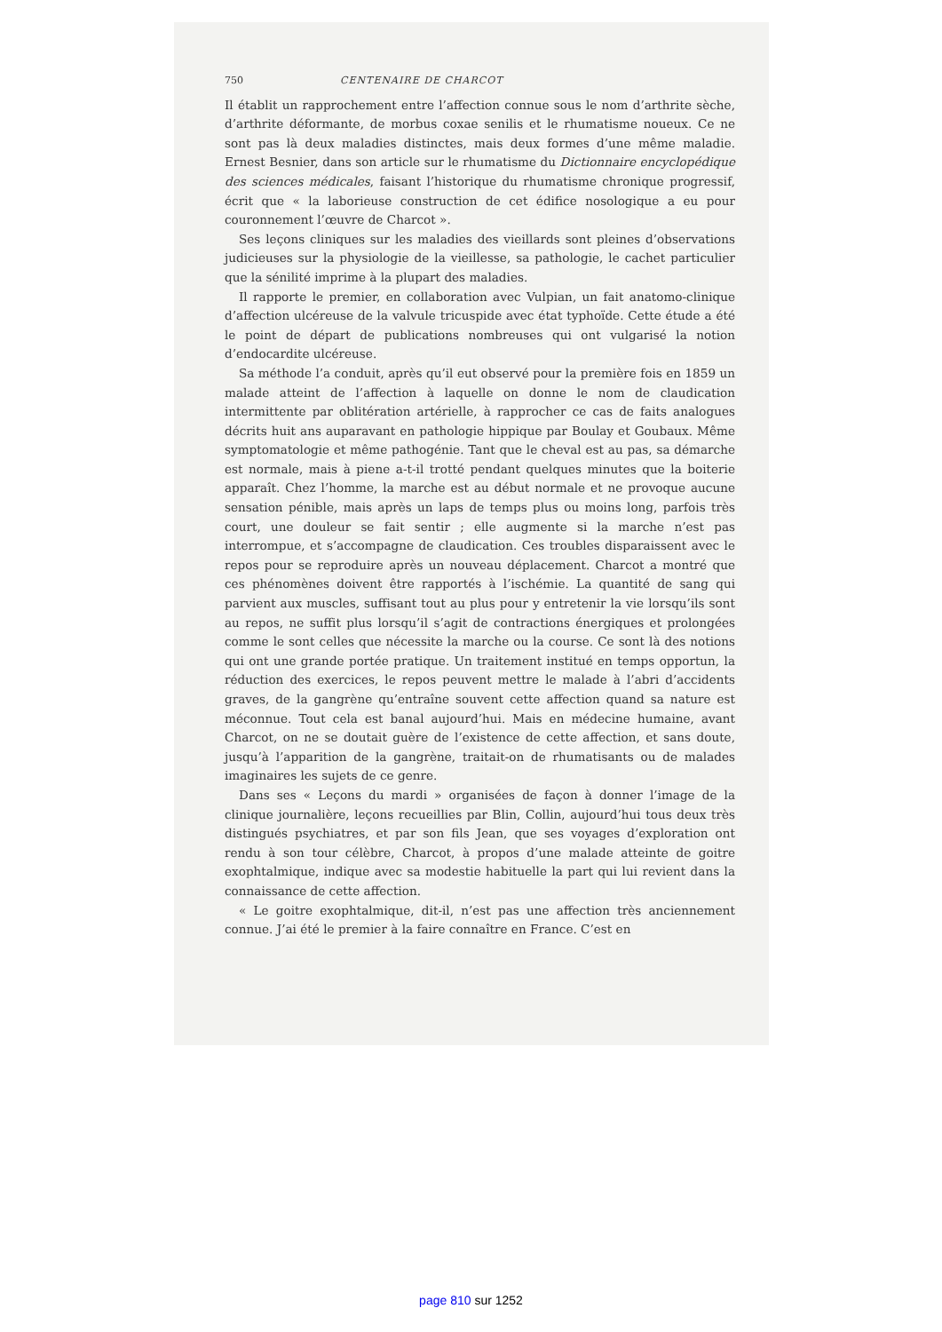750 CENTENAIRE DE CHARCOT
Il établit un rapprochement entre l’affection connue sous le nom d’arthrite sèche, d’arthrite déformante, de morbus coxae senilis et le rhumatisme noueux. Ce ne sont pas là deux maladies distinctes, mais deux formes d’une même maladie. Ernest Besnier, dans son article sur le rhumatisme du Dictionnaire encyclopédique des sciences médicales, faisant l’historique du rhumatisme chronique progressif, écrit que « la laborieuse construction de cet édifice nosologique a eu pour couronnement l’œuvre de Charcot ».
Ses leçons cliniques sur les maladies des vieillards sont pleines d’observations judicieuses sur la physiologie de la vieillesse, sa pathologie, le cachet particulier que la sénilité imprime à la plupart des maladies.
Il rapporte le premier, en collaboration avec Vulpian, un fait anatomo-clinique d’affection ulcéreuse de la valvule tricuspide avec état typhoïde. Cette étude a été le point de départ de publications nombreuses qui ont vulgarisé la notion d’endocardite ulcéreuse.
Sa méthode l’a conduit, après qu’il eut observé pour la première fois en 1859 un malade atteint de l’affection à laquelle on donne le nom de claudication intermittente par oblitération artérielle, à rapprocher ce cas de faits analogues décrits huit ans auparavant en pathologie hippique par Boulay et Goubaux. Même symptomatologie et même pathogénie. Tant que le cheval est au pas, sa démarche est normale, mais à piene a-t-il trotté pendant quelques minutes que la boiterie apparaît. Chez l’homme, la marche est au début normale et ne provoque aucune sensation pénible, mais après un laps de temps plus ou moins long, parfois très court, une douleur se fait sentir ; elle augmente si la marche n’est pas interrompue, et s’accompagne de claudication. Ces troubles disparaissent avec le repos pour se reproduire après un nouveau déplacement. Charcot a montré que ces phénomènes doivent être rapportés à l’ischémie. La quantité de sang qui parvient aux muscles, suffisant tout au plus pour y entretenir la vie lorsqu’ils sont au repos, ne suffit plus lorsqu’il s’agit de contractions énergiques et prolongées comme le sont celles que nécessite la marche ou la course. Ce sont là des notions qui ont une grande portée pratique. Un traitement institué en temps opportun, la réduction des exercices, le repos peuvent mettre le malade à l’abri d’accidents graves, de la gangrène qu’entraîne souvent cette affection quand sa nature est méconnue. Tout cela est banal aujourd’hui. Mais en médecine humaine, avant Charcot, on ne se doutait guère de l’existence de cette affection, et sans doute, jusqu’à l’apparition de la gangrène, traitait-on de rhumatisants ou de malades imaginaires les sujets de ce genre.
Dans ses « Leçons du mardi » organisées de façon à donner l’image de la clinique journalière, leçons recueillies par Blin, Collin, aujourd’hui tous deux très distingués psychiatres, et par son fils Jean, que ses voyages d’exploration ont rendu à son tour célèbre, Charcot, à propos d’une malade atteinte de goitre exophtalmique, indique avec sa modestie habituelle la part qui lui revient dans la connaissance de cette affection.
« Le goitre exophtalmique, dit-il, n’est pas une affection très anciennement connue. J’ai été le premier à la faire connaître en France. C’est en
page 810 sur 1252